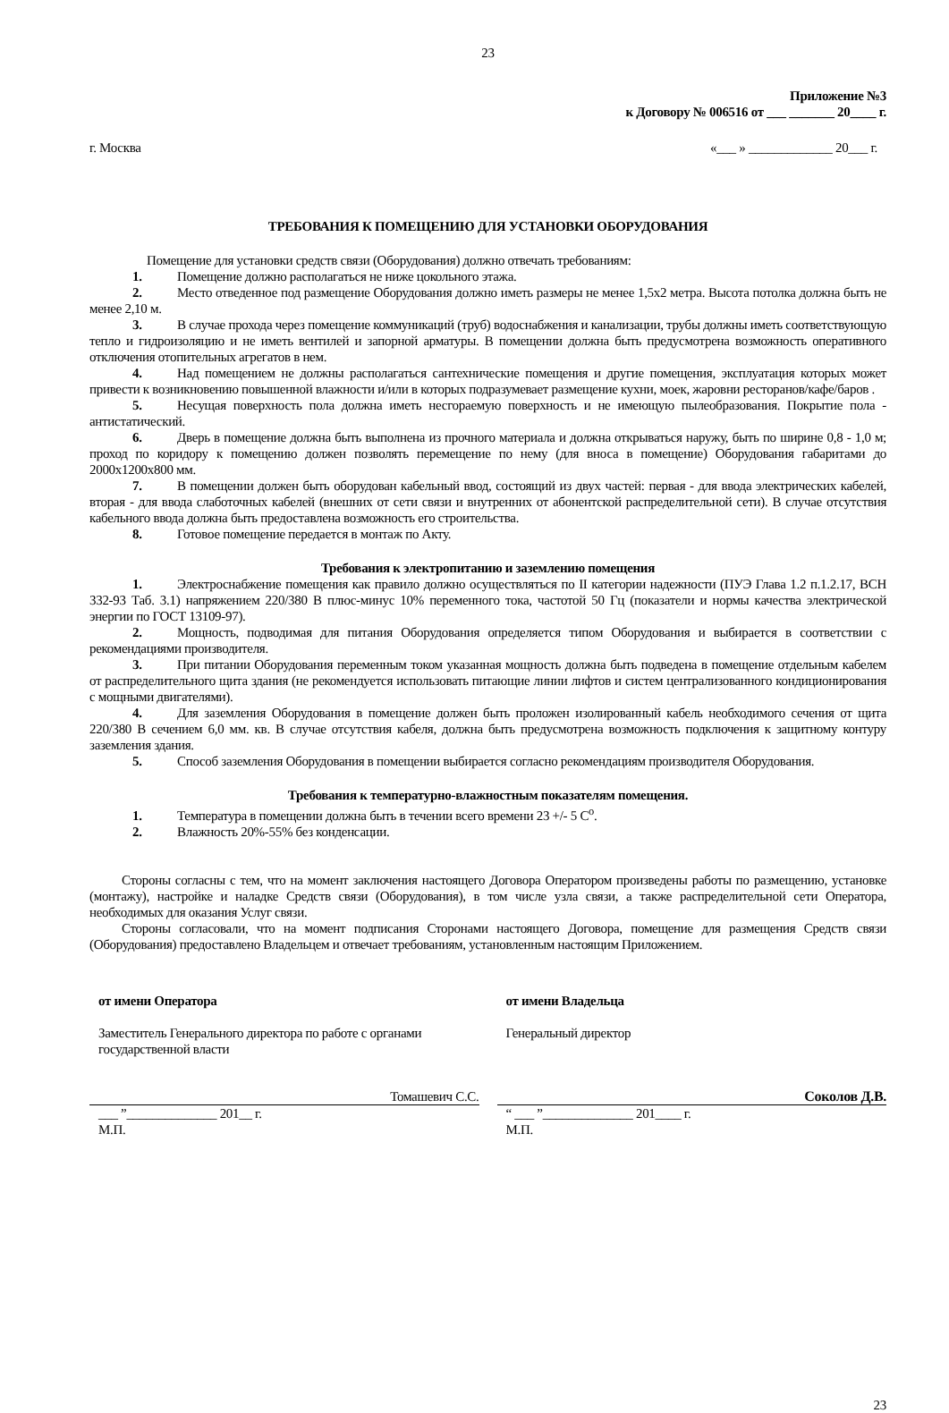23
Приложение №3
к Договору № 006516 от ___ _______ 20____ г.
г. Москва «___ » _____________ 20___ г.
ТРЕБОВАНИЯ К ПОМЕЩЕНИЮ ДЛЯ УСТАНОВКИ ОБОРУДОВАНИЯ
Помещение для установки средств связи (Оборудования) должно отвечать требованиям:
1. Помещение должно располагаться не ниже цокольного этажа.
2. Место отведенное под размещение Оборудования должно иметь размеры не менее 1,5х2 метра. Высота потолка должна быть не менее 2,10 м.
3. В случае прохода через помещение коммуникаций (труб) водоснабжения и канализации, трубы должны иметь соответствующую тепло и гидроизоляцию и не иметь вентилей и запорной арматуры. В помещении должна быть предусмотрена возможность оперативного отключения отопительных агрегатов в нем.
4. Над помещением не должны располагаться сантехнические помещения и другие помещения, эксплуатация которых может привести к возникновению повышенной влажности и/или в которых подразумевает размещение кухни, моек, жаровни ресторанов/кафе/баров .
5. Несущая поверхность пола должна иметь несгораемую поверхность и не имеющую пылеобразования. Покрытие пола - антистатический.
6. Дверь в помещение должна быть выполнена из прочного материала и должна открываться наружу, быть по ширине 0,8 - 1,0 м; проход по коридору к помещению должен позволять перемещение по нему (для вноса в помещение) Оборудования габаритами до 2000х1200х800 мм.
7. В помещении должен быть оборудован кабельный ввод, состоящий из двух частей: первая - для ввода электрических кабелей, вторая - для ввода слаботочных кабелей (внешних от сети связи и внутренних от абонентской распределительной сети). В случае отсутствия кабельного ввода должна быть предоставлена возможность его строительства.
8. Готовое помещение передается в монтаж по Акту.
Требования к электропитанию и заземлению помещения
1. Электроснабжение помещения как правило должно осуществляться по II категории надежности (ПУЭ Глава 1.2 п.1.2.17, ВСН 332-93 Таб. 3.1) напряжением 220/380 В плюс-минус 10% переменного тока, частотой 50 Гц (показатели и нормы качества электрической энергии по ГОСТ 13109-97).
2. Мощность, подводимая для питания Оборудования определяется типом Оборудования и выбирается в соответствии с рекомендациями производителя.
3. При питании Оборудования переменным током указанная мощность должна быть подведена в помещение отдельным кабелем от распределительного щита здания (не рекомендуется использовать питающие линии лифтов и систем централизованного кондиционирования с мощными двигателями).
4. Для заземления Оборудования в помещение должен быть проложен изолированный кабель необходимого сечения от щита 220/380 В сечением 6,0 мм. кв. В случае отсутствия кабеля, должна быть предусмотрена возможность подключения к защитному контуру заземления здания.
5. Способ заземления Оборудования в помещении выбирается согласно рекомендациям производителя Оборудования.
Требования к температурно-влажностным показателям помещения.
1. Температура в помещении должна быть в течении всего времени 23 +/- 5 С<sup>о</sup>.
2. Влажность 20%-55% без конденсации.
Стороны согласны с тем, что на момент заключения настоящего Договора Оператором произведены работы по размещению, установке (монтажу), настройке и наладке Средств связи (Оборудования), в том числе узла связи, а также распределительной сети Оператора, необходимых для оказания Услуг связи.
Стороны согласовали, что на момент подписания Сторонами настоящего Договора, помещение для размещения Средств связи (Оборудования) предоставлено Владельцем и отвечает требованиям, установленным настоящим Приложением.
от имени Оператора
Заместитель Генерального директора по работе с органами государственной власти
Томашевич С.С.
___ ”______________ 201__ г.
М.П.
от имени Владельца
Генеральный директор
Соколов Д.В.
“ ___ ”______________ 201____ г.
М.П.
23